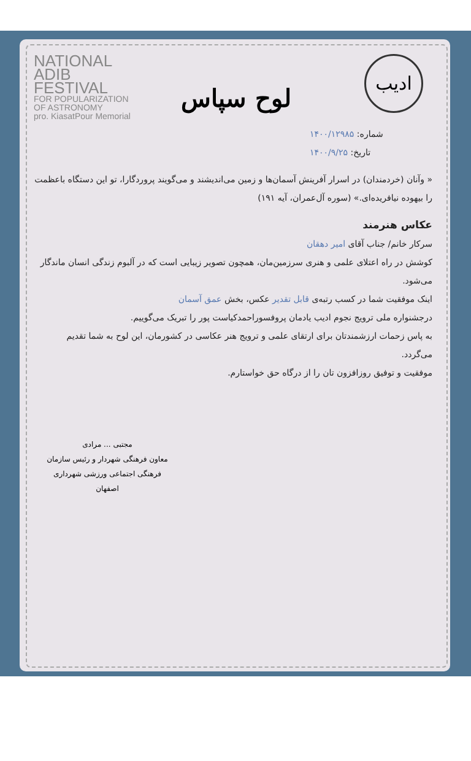NATIONAL
ADIB
FESTIVAL
FOR POPULARIZATION
OF ASTRONOMY
pro. KiasatPour Memorial
ادیب
لوح سپاس
شماره: ۱۴۰۰/۱۲۹۸۵
تاریخ: ۱۴۰۰/۹/۲۵
« وآنان (خردمندان) در اسرار آفرینش آسمان‌ها و زمین می‌اندیشند و می‌گویند پروردگارا، تو این دستگاه باعظمت را بیهوده نیافریده‌ای.» (سوره آل‌عمران، آیه ۱۹۱)
عکاس هنرمند
سرکار خانم/ جناب آقای امیر دهقان
کوشش در راه اعتلای علمی و هنری سرزمین‌مان، همچون تصویر زیبایی است که در آلبوم زندگی انسان ماندگار می‌شود.
اینک موفقیت شما در کسب رتبه‌ی قابل تقدیر عکس، بخش عمق آسمان
درجشنواره ملی ترویج نجوم ادیب یادمان پروفسوراحمدکیاست پور را تبریک می‌گوییم.
به پاس زحمات ارزشمندتان برای ارتقای علمی و ترویج هنر عکاسی در کشورمان، این لوح به شما تقدیم می‌گردد.
موفقیت و توفیق روزافزون تان را از درگاه حق خواستارم.
مجتبی ... مرادی
معاون فرهنگی شهردار و رئیس سازمان
فرهنگی اجتماعی ورزشی شهرداری اصفهان